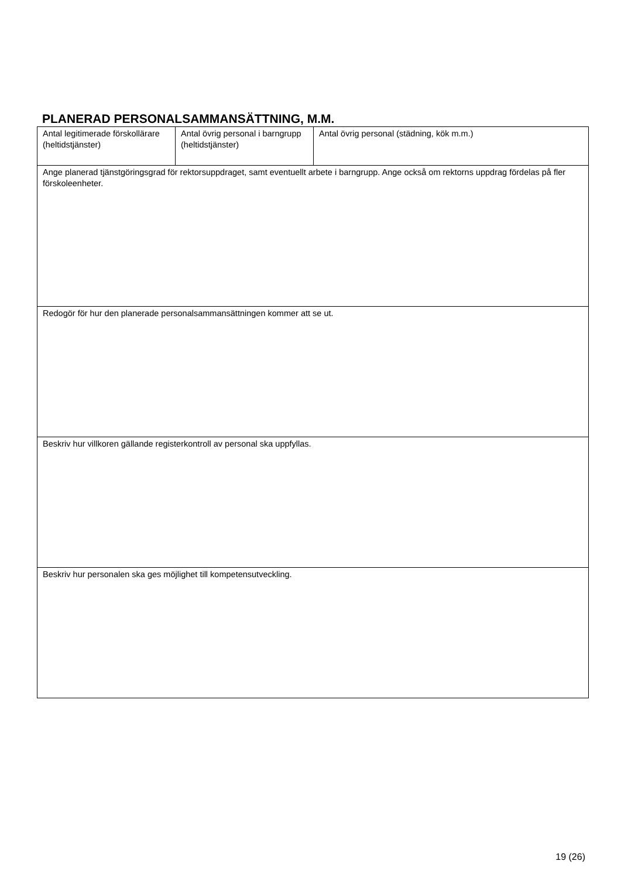PLANERAD PERSONALSAMMANSÄTTNING, M.M.
| Antal legitimerade förskollärare (heltidstjänster) | Antal övrig personal i barngrupp (heltidstjänster) | Antal övrig personal (städning, kök m.m.) |
| Ange planerad tjänstgöringsgrad för rektorsuppdraget, samt eventuellt arbete i barngrupp. Ange också om rektorns uppdrag fördelas på fler förskoleenheter. | | |
| Redogör för hur den planerade personalsammansättningen kommer att se ut. | | |
| Beskriv hur villkoren gällande registerkontroll av personal ska uppfyllas. | | |
| Beskriv hur personalen ska ges möjlighet till kompetensutveckling. | | |
19 (26)